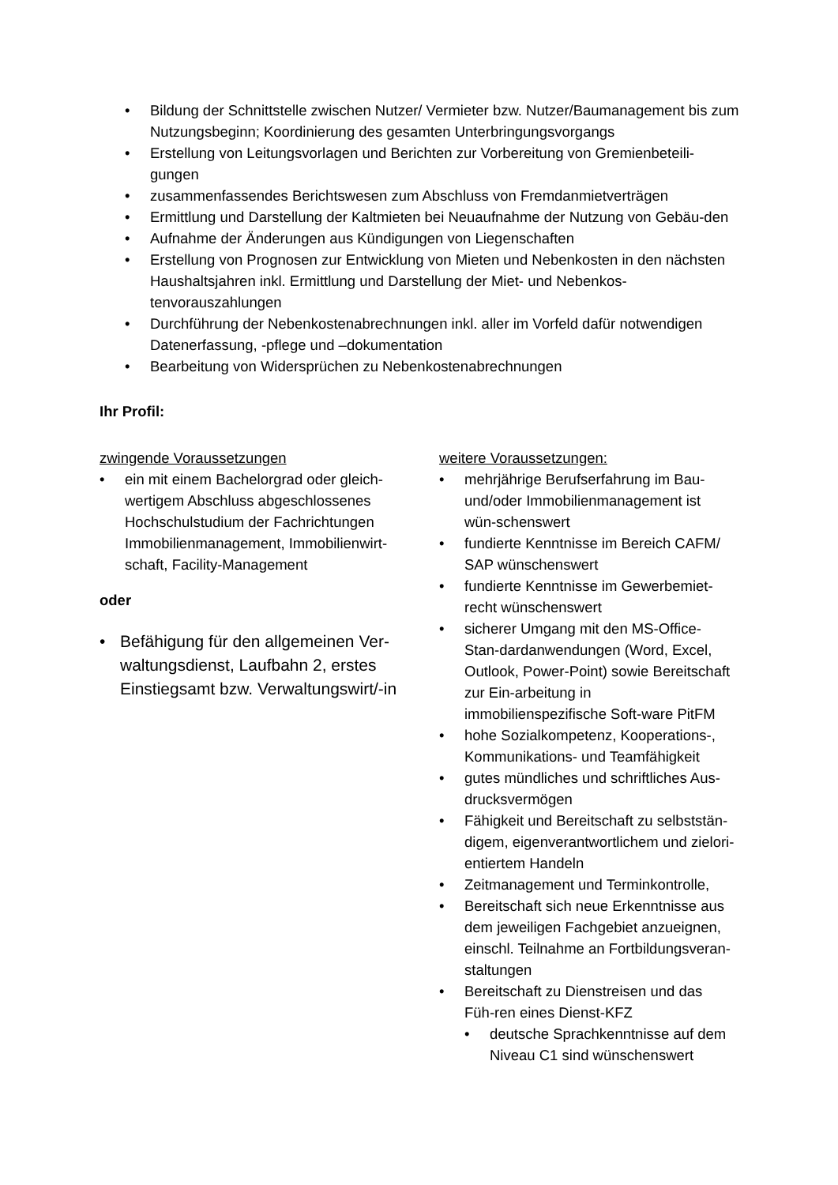• Bildung der Schnittstelle zwischen Nutzer/ Vermieter bzw. Nutzer/Baumanagement bis zum Nutzungsbeginn; Koordinierung des gesamten Unterbringungsvorgangs
• Erstellung von Leitungsvorlagen und Berichten zur Vorbereitung von Gremienbeteili-gungen
• zusammenfassendes Berichtswesen zum Abschluss von Fremdanmietverträgen
• Ermittlung und Darstellung der Kaltmieten bei Neuaufnahme der Nutzung von Gebäu-den
• Aufnahme der Änderungen aus Kündigungen von Liegenschaften
• Erstellung von Prognosen zur Entwicklung von Mieten und Nebenkosten in den nächsten Haushaltsjahren inkl. Ermittlung und Darstellung der Miet- und Nebenkos-tenvorauszahlungen
• Durchführung der Nebenkostenabrechnungen inkl. aller im Vorfeld dafür notwendigen Datenerfassung, -pflege und –dokumentation
• Bearbeitung von Widersprüchen zu Nebenkostenabrechnungen
Ihr Profil:
zwingende Voraussetzungen
• ein mit einem Bachelorgrad oder gleich-wertigem Abschluss abgeschlossenes Hochschulstudium der Fachrichtungen Immobilienmanagement, Immobilienwirt-schaft, Facility-Management
oder
• Befähigung für den allgemeinen Ver-waltungsdienst, Laufbahn 2, erstes Einstiegsamt bzw. Verwaltungswirt/-in
weitere Voraussetzungen:
• mehrjährige Berufserfahrung im Bau- und/oder Immobilienmanagement ist wün-schenswert
• fundierte Kenntnisse im Bereich CAFM/ SAP wünschenswert
• fundierte Kenntnisse im Gewerbemiet-recht wünschenswert
• sicherer Umgang mit den MS-Office-Stan-dardanwendungen (Word, Excel, Outlook, Power-Point) sowie Bereitschaft zur Ein-arbeitung in immobilienspezifische Soft-ware PitFM
• hohe Sozialkompetenz, Kooperations-, Kommunikations- und Teamfähigkeit
• gutes mündliches und schriftliches Aus-drucksvermögen
• Fähigkeit und Bereitschaft zu selbststän-digem, eigenverantwortlichem und zielori-entiertem Handeln
• Zeitmanagement und Terminkontrolle,
• Bereitschaft sich neue Erkenntnisse aus dem jeweiligen Fachgebiet anzueignen, einschl. Teilnahme an Fortbildungsveran-staltungen
• Bereitschaft zu Dienstreisen und das Füh-ren eines Dienst-KFZ
• deutsche Sprachkenntnisse auf dem Niveau C1 sind wünschenswert